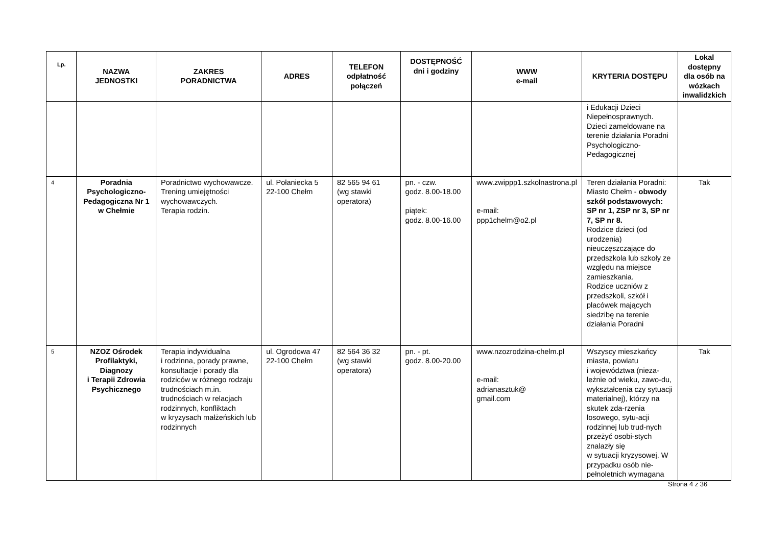| Lp. | NAZWA JEDNOSTKI | ZAKRES PORADNICTWA | ADRES | TELEFON odpłatność połączeń | DOSTĘPNOŚĆ dni i godziny | WWW e-mail | KRYTERIA DOSTĘPU | Lokal dostępny dla osób na wózkach inwalidzkich |
| --- | --- | --- | --- | --- | --- | --- | --- | --- |
| | | | | | | | i Edukacji Dzieci Niepełnosprawnych. Dzieci zameldowane na terenie działania Poradni Psychologiczno-Pedagogicznej | |
| 4 | Poradnia Psychologiczno-Pedagogiczna Nr 1 w Chełmie | Poradnictwo wychowawcze. Trening umiejętności wychowawczych. Terapia rodzin. | ul. Połaniecka 5 22-100 Chełm | 82 565 94 61 (wg stawki operatora) | pn. - czw. godz. 8.00-18.00 piątek: godz. 8.00-16.00 | www.zwippp1.szkolnastrona.pl e-mail: ppp1chelm@o2.pl | Teren działania Poradni: Miasto Chełm - obwody szkół podstawowych: SP nr 1, ZSP nr 3, SP nr 7, SP nr 8. Rodzice dzieci (od urodzenia) nieuczęszczające do przedszkola lub szkoły ze względu na miejsce zamieszkania. Rodzice uczniów z przedszkoli, szkół i placówek mających siedzibę na terenie działania Poradni | Tak |
| 5 | NZOZ Ośrodek Profilaktyki, Diagnozy i Terapii Zdrowia Psychicznego | Terapia indywidualna i rodzinna, porady prawne, konsultacje i porady dla rodziców w różnego rodzaju trudnościach m.in. trudnościach w relacjach rodzinnych, konfliktach w kryzysach małżeńskich lub rodzinnych | ul. Ogrodowa 47 22-100 Chełm | 82 564 36 32 (wg stawki operatora) | pn. - pt. godz. 8.00-20.00 | www.nzozrodzina-chelm.pl e-mail: adrianasztuk@ gmail.com | Wszyscy mieszkańcy miasta, powiatu i województwa (nieza-leżnie od wieku, zawo-du, wykształcenia czy sytuacji materialnej), którzy na skutek zda-rzenia losowego, sytu-acji rodzinnej lub trud-nych przeżyć osobi-stych znalazły się w sytuacji kryzysowej. W przypadku osób nie-pełnoletnich wymagana | Tak |
Strona 4 z 36